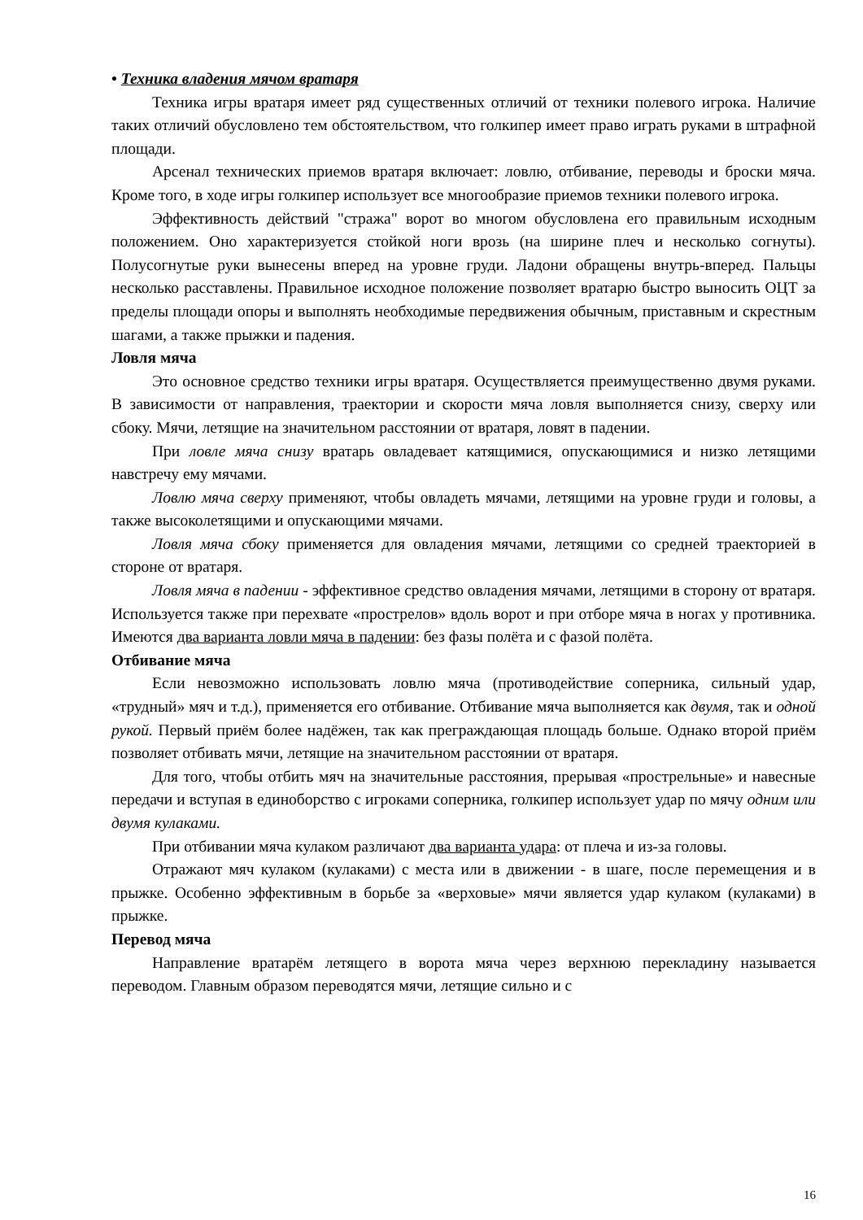• Техника владения мячом вратаря
Техника игры вратаря имеет ряд существенных отличий от техники полевого игрока. Наличие таких отличий обусловлено тем обстоятельством, что голкипер имеет право играть руками в штрафной площади.
Арсенал технических приемов вратаря включает: ловлю, отбивание, переводы и броски мяча. Кроме того, в ходе игры голкипер использует все многообразие приемов техники полевого игрока.
Эффективность действий "стража" ворот во многом обусловлена его правильным исходным положением. Оно характеризуется стойкой ноги врозь (на ширине плеч и несколько согнуты). Полусогнутые руки вынесены вперед на уровне груди. Ладони обращены внутрь-вперед. Пальцы несколько расставлены. Правильное исходное положение позволяет вратарю быстро выносить ОЦТ за пределы площади опоры и выполнять необходимые передвижения обычным, приставным и скрестным шагами, а также прыжки и падения.
Ловля мяча
Это основное средство техники игры вратаря. Осуществляется преимущественно двумя руками. В зависимости от направления, траектории и скорости мяча ловля выполняется снизу, сверху или сбоку. Мячи, летящие на значительном расстоянии от вратаря, ловят в падении.
При ловле мяча снизу вратарь овладевает катящимися, опускающимися и низко летящими навстречу ему мячами.
Ловлю мяча сверху применяют, чтобы овладеть мячами, летящими на уровне груди и головы, а также высоколетящими и опускающими мячами.
Ловля мяча сбоку применяется для овладения мячами, летящими со средней траекторией в стороне от вратаря.
Ловля мяча в падении - эффективное средство овладения мячами, летящими в сторону от вратаря. Используется также при перехвате «прострелов» вдоль ворот и при отборе мяча в ногах у противника. Имеются два варианта ловли мяча в падении: без фазы полёта и с фазой полёта.
Отбивание мяча
Если невозможно использовать ловлю мяча (противодействие соперника, сильный удар, «трудный» мяч и т.д.), применяется его отбивание. Отбивание мяча выполняется как двумя, так и одной рукой. Первый приём более надёжен, так как преграждающая площадь больше. Однако второй приём позволяет отбивать мячи, летящие на значительном расстоянии от вратаря.
Для того, чтобы отбить мяч на значительные расстояния, прерывая «прострельные» и навесные передачи и вступая в единоборство с игроками соперника, голкипер использует удар по мячу одним или двумя кулаками.
При отбивании мяча кулаком различают два варианта удара: от плеча и из-за головы.
Отражают мяч кулаком (кулаками) с места или в движении - в шаге, после перемещения и в прыжке. Особенно эффективным в борьбе за «верховые» мячи является удар кулаком (кулаками) в прыжке.
Перевод мяча
Направление вратарём летящего в ворота мяча через верхнюю перекладину называется переводом. Главным образом переводятся мячи, летящие сильно и с
16